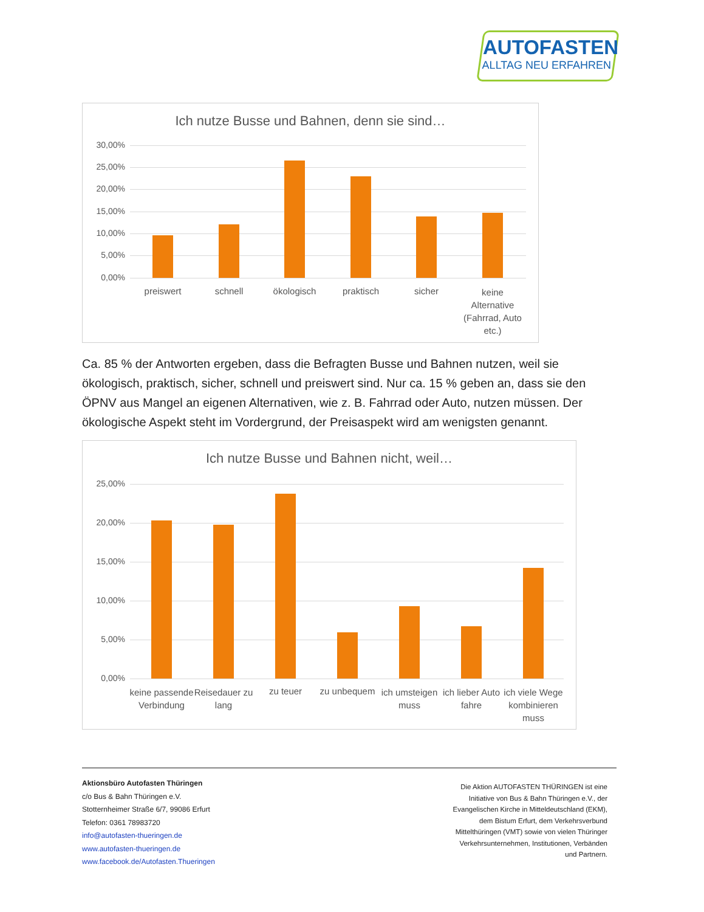AUTOFASTEN
ALLTAG NEU ERFAHREN
Ich nutze Busse und Bahnen, denn sie sind…
30,00%
25,00%
20,00%
15,00%
10,00%
5,00%
0,00%
preiswert schnell ökologisch praktisch sicher
keine Alternative (Fahrrad, Auto etc.)
Ca. 85 % der Antworten ergeben, dass die Befragten Busse und Bahnen nutzen, weil sie ökologisch, praktisch, sicher, schnell und preiswert sind. Nur ca. 15 % geben an, dass sie den ÖPNV aus Mangel an eigenen Alternativen, wie z. B. Fahrrad oder Auto, nutzen müssen. Der ökologische Aspekt steht im Vordergrund, der Preisaspekt wird am wenigsten genannt.
Ich nutze Busse und Bahnen nicht, weil…
25,00%
20,00%
15,00%
10,00%
5,00%
0,00%
keine passende Verbindung
Reisedauer zu lang
zu teuer zu unbequem
ich umsteigen muss
ich lieber Auto fahre
ich viele Wege kombinieren muss
Aktionsbüro Autofasten Thüringen
c/o Bus & Bahn Thüringen e.V.
Stotternheimer Straße 6/7, 99086 Erfurt
Telefon: 0361 78983720
info@autofasten-thueringen.de
www.autofasten-thueringen.de
www.facebook.de/Autofasten.Thueringen
Die Aktion AUTOFASTEN THÜRINGEN ist eine Initiative von Bus & Bahn Thüringen e.V., der Evangelischen Kirche in Mitteldeutschland (EKM), dem Bistum Erfurt, dem Verkehrsverbund Mittelthüringen (VMT) sowie von vielen Thüringer Verkehrsunternehmen, Institutionen, Verbänden und Partnern.